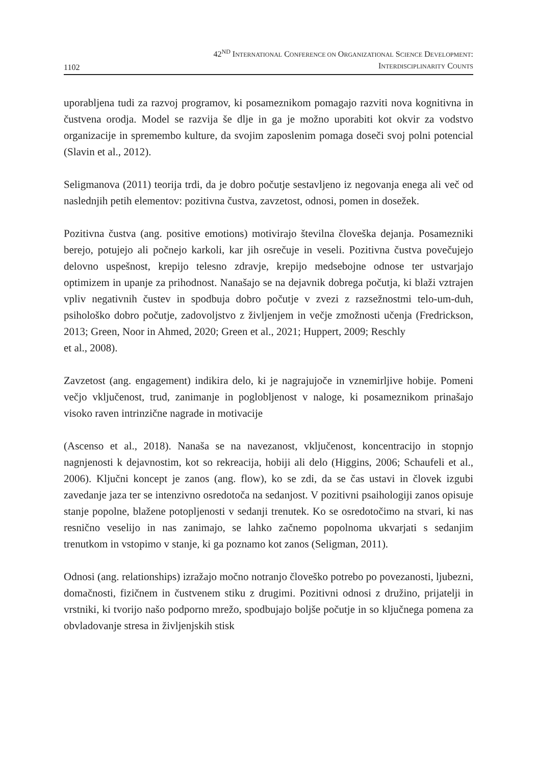1102
42<sup>ND</sup> INTERNATIONAL CONFERENCE ON ORGANIZATIONAL SCIENCE DEVELOPMENT:
INTERDISCIPLINARITY COUNTS
uporabljena tudi za razvoj programov, ki posameznikom pomagajo razviti nova kognitivna in čustvena orodja. Model se razvija še dlje in ga je možno uporabiti kot okvir za vodstvo organizacije in spremembo kulture, da svojim zaposlenim pomaga doseči svoj polni potencial (Slavin et al., 2012).
Seligmanova (2011) teorija trdi, da je dobro počutje sestavljeno iz negovanja enega ali več od naslednjih petih elementov: pozitivna čustva, zavzetost, odnosi, pomen in dosežek.
Pozitivna čustva (ang. positive emotions) motivirajo številna človeška dejanja. Posamezniki berejo, potujejo ali počnejo karkoli, kar jih osrečuje in veseli. Pozitivna čustva povečujejo delovno uspešnost, krepijo telesno zdravje, krepijo medsebojne odnose ter ustvarjajo optimizem in upanje za prihodnost. Nanašajo se na dejavnik dobrega počutja, ki blaži vztrajen vpliv negativnih čustev in spodbuja dobro počutje v zvezi z razsežnostmi telo-um-duh, psihološko dobro počutje, zadovoljstvo z življenjem in večje zmožnosti učenja (Fredrickson, 2013; Green, Noor in Ahmed, 2020; Green et al., 2021; Huppert, 2009; Reschly
et al., 2008).
Zavzetost (ang. engagement) indikira delo, ki je nagrajujoče in vznemirljive hobije. Pomeni večjo vključenost, trud, zanimanje in poglobljenost v naloge, ki posameznikom prinašajo visoko raven intrinzične nagrade in motivacije
(Ascenso et al., 2018). Nanaša se na navezanost, vključenost, koncentracijo in stopnjo nagnjenosti k dejavnostim, kot so rekreacija, hobiji ali delo (Higgins, 2006; Schaufeli et al., 2006). Ključni koncept je zanos (ang. flow), ko se zdi, da se čas ustavi in človek izgubi zavedanje jaza ter se intenzivno osredotoča na sedanjost. V pozitivni psaihologiji zanos opisuje stanje popolne, blažene potopljenosti v sedanji trenutek. Ko se osredotočimo na stvari, ki nas resnično veselijo in nas zanimajo, se lahko začnemo popolnoma ukvarjati s sedanjim trenutkom in vstopimo v stanje, ki ga poznamo kot zanos (Seligman, 2011).
Odnosi (ang. relationships) izražajo močno notranjo človeško potrebo po povezanosti, ljubezni, domačnosti, fizičnem in čustvenem stiku z drugimi. Pozitivni odnosi z družino, prijatelji in vrstniki, ki tvorijo našo podporno mrežo, spodbujajo boljše počutje in so ključnega pomena za obvladovanje stresa in življenjskih stisk